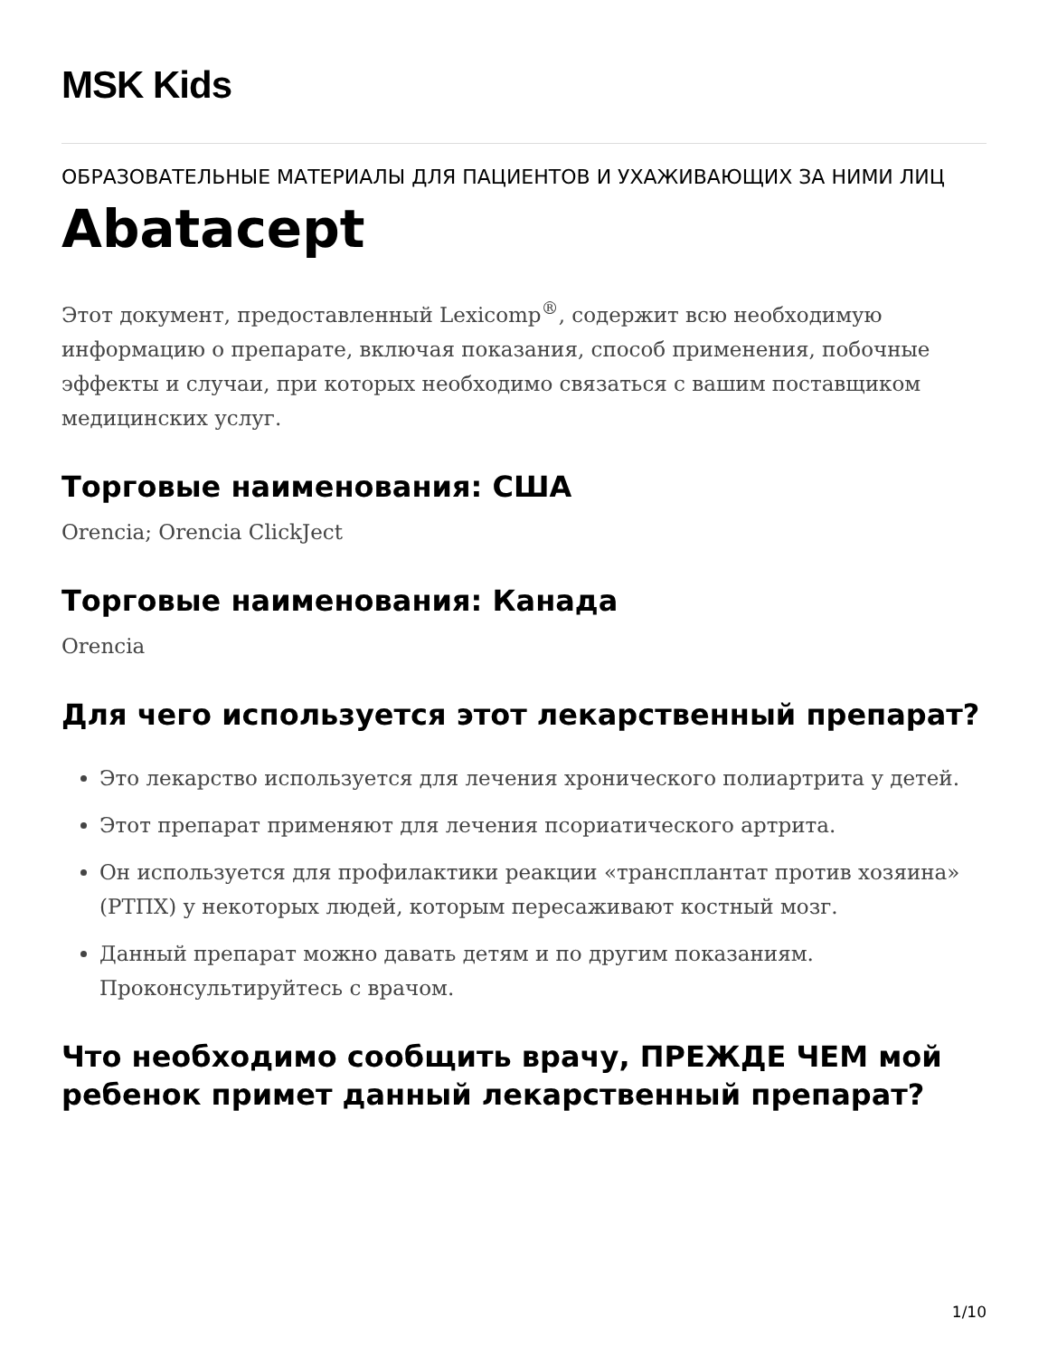MSK Kids
ОБРАЗОВАТЕЛЬНЫЕ МАТЕРИАЛЫ ДЛЯ ПАЦИЕНТОВ И УХАЖИВАЮЩИХ ЗА НИМИ ЛИЦ
Abatacept
Этот документ, предоставленный Lexicomp<sup>®</sup>, содержит всю необходимую информацию о препарате, включая показания, способ применения, побочные эффекты и случаи, при которых необходимо связаться с вашим поставщиком медицинских услуг.
Торговые наименования: США
Orencia; Orencia ClickJect
Торговые наименования: Канада
Orencia
Для чего используется этот лекарственный препарат?
Это лекарство используется для лечения хронического полиартрита у детей.
Этот препарат применяют для лечения псориатического артрита.
Он используется для профилактики реакции «трансплантат против хозяина» (РТПХ) у некоторых людей, которым пересаживают костный мозг.
Данный препарат можно давать детям и по другим показаниям. Проконсультируйтесь с врачом.
Что необходимо сообщить врачу, ПРЕЖДЕ ЧЕМ мой ребенок примет данный лекарственный препарат?
1/10